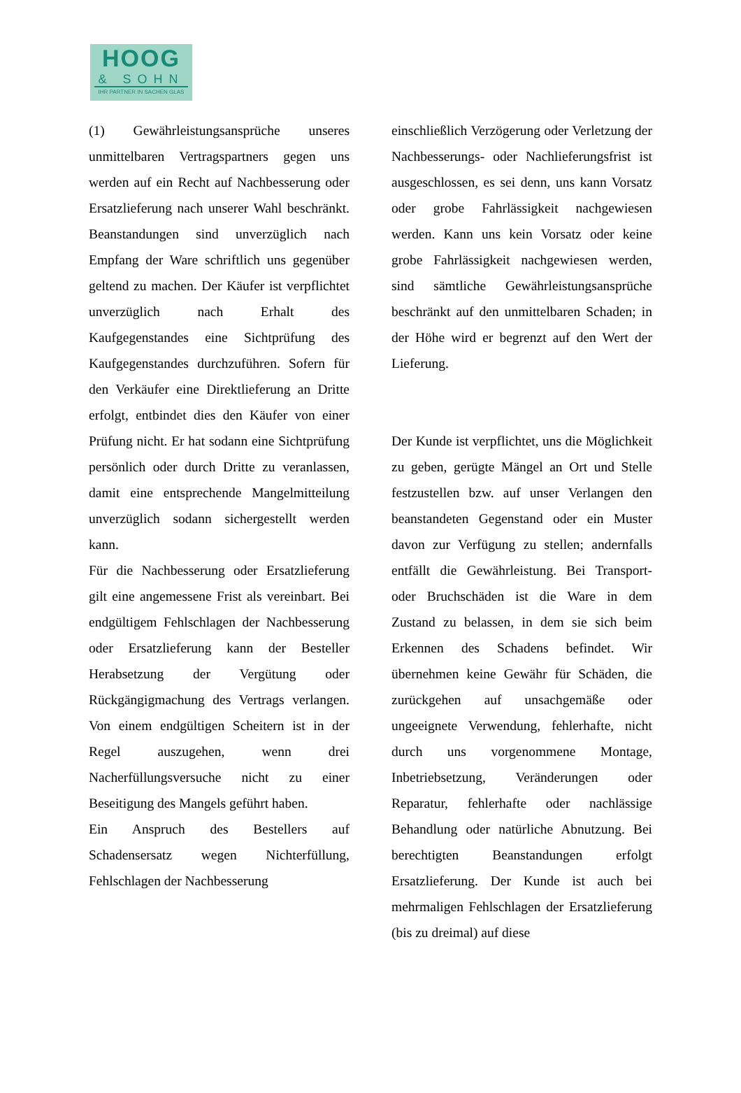HOOG
& SOHN
IHR PARTNER IN SACHEN GLAS
(1) Gewährleistungsansprüche unseres unmittelbaren Vertragspartners gegen uns werden auf ein Recht auf Nachbesserung oder Ersatzlieferung nach unserer Wahl beschränkt. Beanstandungen sind unverzüglich nach Empfang der Ware schriftlich uns gegenüber geltend zu machen. Der Käufer ist verpflichtet unverzüglich nach Erhalt des Kaufgegenstandes eine Sichtprüfung des Kaufgegenstandes durchzuführen. Sofern für den Verkäufer eine Direktlieferung an Dritte erfolgt, entbindet dies den Käufer von einer Prüfung nicht. Er hat sodann eine Sichtprüfung persönlich oder durch Dritte zu veranlassen, damit eine entsprechende Mangelmitteilung unverzüglich sodann sichergestellt werden kann.
Für die Nachbesserung oder Ersatzlieferung gilt eine angemessene Frist als vereinbart. Bei endgültigem Fehlschlagen der Nachbesserung oder Ersatzlieferung kann der Besteller Herabsetzung der Vergütung oder Rückgängigmachung des Vertrags verlangen. Von einem endgültigen Scheitern ist in der Regel auszugehen, wenn drei Nacherfüllungsversuche nicht zu einer Beseitigung des Mangels geführt haben.
Ein Anspruch des Bestellers auf Schadensersatz wegen Nichterfüllung, Fehlschlagen der Nachbesserung
einschließlich Verzögerung oder Verletzung der Nachbesserungs- oder Nachlieferungsfrist ist ausgeschlossen, es sei denn, uns kann Vorsatz oder grobe Fahrlässigkeit nachgewiesen werden. Kann uns kein Vorsatz oder keine grobe Fahrlässigkeit nachgewiesen werden, sind sämtliche Gewährleistungsansprüche beschränkt auf den unmittelbaren Schaden; in der Höhe wird er begrenzt auf den Wert der Lieferung.
Der Kunde ist verpflichtet, uns die Möglichkeit zu geben, gerügte Mängel an Ort und Stelle festzustellen bzw. auf unser Verlangen den beanstandeten Gegenstand oder ein Muster davon zur Verfügung zu stellen; andernfalls entfällt die Gewährleistung. Bei Transport- oder Bruchschäden ist die Ware in dem Zustand zu belassen, in dem sie sich beim Erkennen des Schadens befindet. Wir übernehmen keine Gewähr für Schäden, die zurückgehen auf unsachgemäße oder ungeeignete Verwendung, fehlerhafte, nicht durch uns vorgenommene Montage, Inbetriebsetzung, Veränderungen oder Reparatur, fehlerhafte oder nachlässige Behandlung oder natürliche Abnutzung. Bei berechtigten Beanstandungen erfolgt Ersatzlieferung. Der Kunde ist auch bei mehrmaligen Fehlschlagen der Ersatzlieferung (bis zu dreimal) auf diese